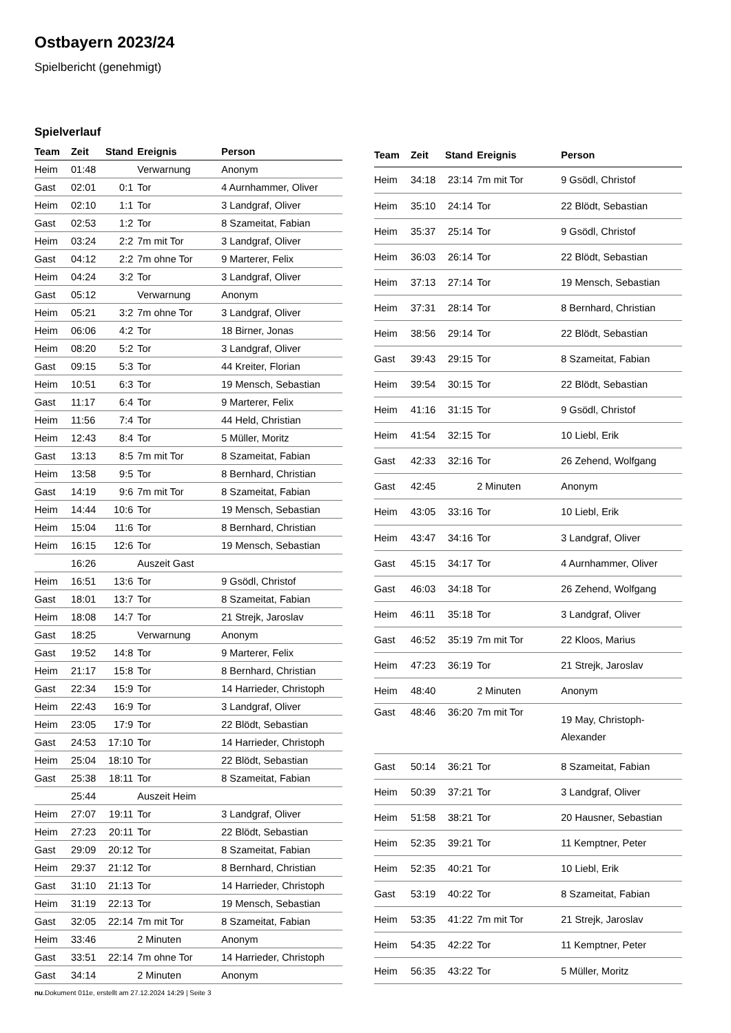Ostbayern 2023/24
Spielbericht (genehmigt)
Spielverlauf
| Team | Zeit | Stand | Ereignis | Person |
| --- | --- | --- | --- | --- |
| Heim | 01:48 | | Verwarnung | Anonym |
| Gast | 02:01 | 0:1 | Tor | 4 Aurnhammer, Oliver |
| Heim | 02:10 | 1:1 | Tor | 3 Landgraf, Oliver |
| Gast | 02:53 | 1:2 | Tor | 8 Szameitat, Fabian |
| Heim | 03:24 | 2:2 | 7m mit Tor | 3 Landgraf, Oliver |
| Gast | 04:12 | 2:2 | 7m ohne Tor | 9 Marterer, Felix |
| Heim | 04:24 | 3:2 | Tor | 3 Landgraf, Oliver |
| Gast | 05:12 | | Verwarnung | Anonym |
| Heim | 05:21 | 3:2 | 7m ohne Tor | 3 Landgraf, Oliver |
| Heim | 06:06 | 4:2 | Tor | 18 Birner, Jonas |
| Heim | 08:20 | 5:2 | Tor | 3 Landgraf, Oliver |
| Gast | 09:15 | 5:3 | Tor | 44 Kreiter, Florian |
| Heim | 10:51 | 6:3 | Tor | 19 Mensch, Sebastian |
| Gast | 11:17 | 6:4 | Tor | 9 Marterer, Felix |
| Heim | 11:56 | 7:4 | Tor | 44 Held, Christian |
| Heim | 12:43 | 8:4 | Tor | 5 Müller, Moritz |
| Gast | 13:13 | 8:5 | 7m mit Tor | 8 Szameitat, Fabian |
| Heim | 13:58 | 9:5 | Tor | 8 Bernhard, Christian |
| Gast | 14:19 | 9:6 | 7m mit Tor | 8 Szameitat, Fabian |
| Heim | 14:44 | 10:6 | Tor | 19 Mensch, Sebastian |
| Heim | 15:04 | 11:6 | Tor | 8 Bernhard, Christian |
| Heim | 16:15 | 12:6 | Tor | 19 Mensch, Sebastian |
| | 16:26 | | Auszeit Gast | |
| Heim | 16:51 | 13:6 | Tor | 9 Gsödl, Christof |
| Gast | 18:01 | 13:7 | Tor | 8 Szameitat, Fabian |
| Heim | 18:08 | 14:7 | Tor | 21 Strejk, Jaroslav |
| Gast | 18:25 | | Verwarnung | Anonym |
| Gast | 19:52 | 14:8 | Tor | 9 Marterer, Felix |
| Heim | 21:17 | 15:8 | Tor | 8 Bernhard, Christian |
| Gast | 22:34 | 15:9 | Tor | 14 Harrieder, Christoph |
| Heim | 22:43 | 16:9 | Tor | 3 Landgraf, Oliver |
| Heim | 23:05 | 17:9 | Tor | 22 Blödt, Sebastian |
| Gast | 24:53 | 17:10 | Tor | 14 Harrieder, Christoph |
| Heim | 25:04 | 18:10 | Tor | 22 Blödt, Sebastian |
| Gast | 25:38 | 18:11 | Tor | 8 Szameitat, Fabian |
| | 25:44 | | Auszeit Heim | |
| Heim | 27:07 | 19:11 | Tor | 3 Landgraf, Oliver |
| Heim | 27:23 | 20:11 | Tor | 22 Blödt, Sebastian |
| Gast | 29:09 | 20:12 | Tor | 8 Szameitat, Fabian |
| Heim | 29:37 | 21:12 | Tor | 8 Bernhard, Christian |
| Gast | 31:10 | 21:13 | Tor | 14 Harrieder, Christoph |
| Heim | 31:19 | 22:13 | Tor | 19 Mensch, Sebastian |
| Gast | 32:05 | 22:14 | 7m mit Tor | 8 Szameitat, Fabian |
| Heim | 33:46 | | 2 Minuten | Anonym |
| Gast | 33:51 | 22:14 | 7m ohne Tor | 14 Harrieder, Christoph |
| Gast | 34:14 | | 2 Minuten | Anonym |
| Team | Zeit | Stand | Ereignis | Person |
| --- | --- | --- | --- | --- |
| Heim | 34:18 | 23:14 | 7m mit Tor | 9 Gsödl, Christof |
| Heim | 35:10 | 24:14 | Tor | 22 Blödt, Sebastian |
| Heim | 35:37 | 25:14 | Tor | 9 Gsödl, Christof |
| Heim | 36:03 | 26:14 | Tor | 22 Blödt, Sebastian |
| Heim | 37:13 | 27:14 | Tor | 19 Mensch, Sebastian |
| Heim | 37:31 | 28:14 | Tor | 8 Bernhard, Christian |
| Heim | 38:56 | 29:14 | Tor | 22 Blödt, Sebastian |
| Gast | 39:43 | 29:15 | Tor | 8 Szameitat, Fabian |
| Heim | 39:54 | 30:15 | Tor | 22 Blödt, Sebastian |
| Heim | 41:16 | 31:15 | Tor | 9 Gsödl, Christof |
| Heim | 41:54 | 32:15 | Tor | 10 Liebl, Erik |
| Gast | 42:33 | 32:16 | Tor | 26 Zehend, Wolfgang |
| Gast | 42:45 | | 2 Minuten | Anonym |
| Heim | 43:05 | 33:16 | Tor | 10 Liebl, Erik |
| Heim | 43:47 | 34:16 | Tor | 3 Landgraf, Oliver |
| Gast | 45:15 | 34:17 | Tor | 4 Aurnhammer, Oliver |
| Gast | 46:03 | 34:18 | Tor | 26 Zehend, Wolfgang |
| Heim | 46:11 | 35:18 | Tor | 3 Landgraf, Oliver |
| Gast | 46:52 | 35:19 | 7m mit Tor | 22 Kloos, Marius |
| Heim | 47:23 | 36:19 | Tor | 21 Strejk, Jaroslav |
| Heim | 48:40 | | 2 Minuten | Anonym |
| Gast | 48:46 | 36:20 | 7m mit Tor | 19 May, Christoph- Alexander |
| Gast | 50:14 | 36:21 | Tor | 8 Szameitat, Fabian |
| Heim | 50:39 | 37:21 | Tor | 3 Landgraf, Oliver |
| Heim | 51:58 | 38:21 | Tor | 20 Hausner, Sebastian |
| Heim | 52:35 | 39:21 | Tor | 11 Kemptner, Peter |
| Heim | 52:35 | 40:21 | Tor | 10 Liebl, Erik |
| Gast | 53:19 | 40:22 | Tor | 8 Szameitat, Fabian |
| Heim | 53:35 | 41:22 | 7m mit Tor | 21 Strejk, Jaroslav |
| Heim | 54:35 | 42:22 | Tor | 11 Kemptner, Peter |
| Heim | 56:35 | 43:22 | Tor | 5 Müller, Moritz |
nu.Dokument 011e, erstellt am 27.12.2024 14:29 | Seite 3